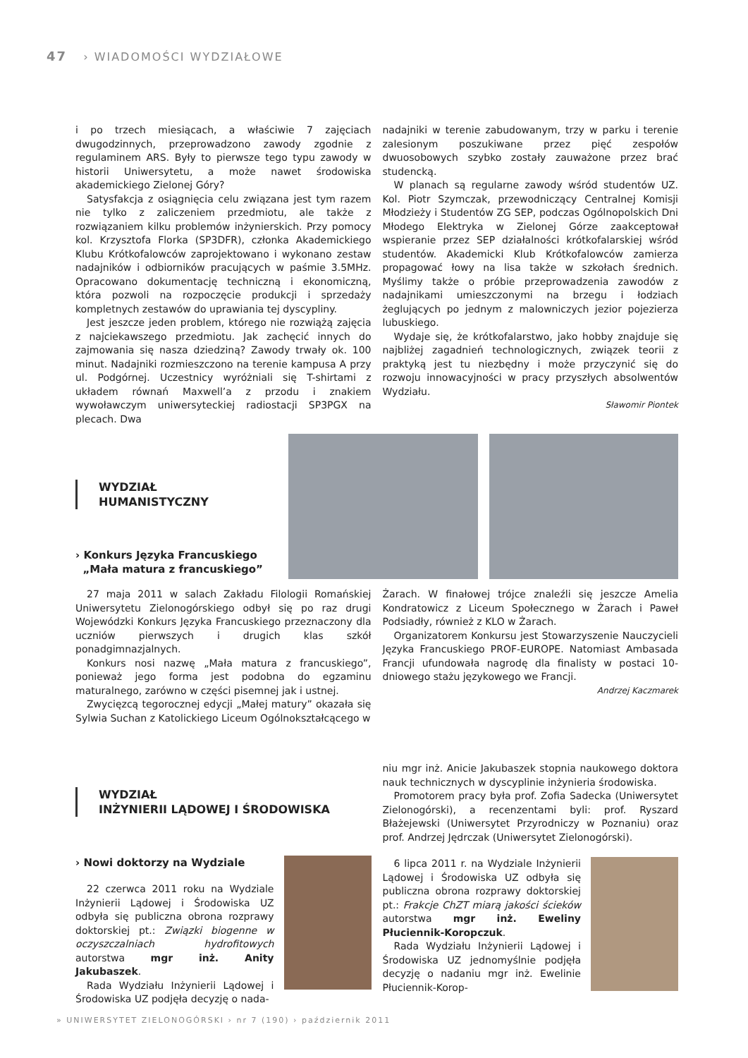47 › WIADOMOŚCI WYDZIAŁOWE
i po trzech miesiącach, a właściwie 7 zajęciach dwugodzinnych, przeprowadzono zawody zgodnie z regulaminem ARS. Były to pierwsze tego typu zawody w historii Uniwersytetu, a może nawet środowiska akademickiego Zielonej Góry?
Satysfakcja z osiągnięcia celu związana jest tym razem nie tylko z zaliczeniem przedmiotu, ale także z rozwiązaniem kilku problemów inżynierskich. Przy pomocy kol. Krzysztofa Florka (SP3DFR), członka Akademickiego Klubu Krótkofalowców zaprojektowano i wykonano zestaw nadajników i odbiorników pracujących w paśmie 3.5MHz. Opracowano dokumentację techniczną i ekonomiczną, która pozwoli na rozpoczęcie produkcji i sprzedaży kompletnych zestawów do uprawiania tej dyscypliny.
Jest jeszcze jeden problem, którego nie rozwiążą zajęcia z najciekawszego przedmiotu. Jak zachęcić innych do zajmowania się nasza dziedziną? Zawody trwały ok. 100 minut. Nadajniki rozmieszczono na terenie kampusa A przy ul. Podgórnej. Uczestnicy wyróżniali się T-shirtami z układem równań Maxwell’a z przodu i znakiem wywoławczym uniwersyteckiej radiostacji SP3PGX na plecach. Dwa
nadajniki w terenie zabudowanym, trzy w parku i terenie zalesionym poszukiwane przez pięć zespołów dwuosobowych szybko zostały zauważone przez brać studencką.
W planach są regularne zawody wśród studentów UZ. Kol. Piotr Szymczak, przewodniczący Centralnej Komisji Młodzieży i Studentów ZG SEP, podczas Ogólnopolskich Dni Młodego Elektryka w Zielonej Górze zaakceptował wspieranie przez SEP działalności krótkofalarskiej wśród studentów. Akademicki Klub Krótkofalowców zamierza propagować łowy na lisa także w szkołach średnich. Myślimy także o próbie przeprowadzenia zawodów z nadajnikami umieszczonymi na brzegu i łodziach żeglujących po jednym z malowniczych jezior pojezierza lubuskiego.
Wydaje się, że krótkofalarstwo, jako hobby znajduje się najbliżej zagadnień technologicznych, związek teorii z praktyką jest tu niezbędny i może przyczynić się do rozwoju innowacyjności w pracy przyszłych absolwentów Wydziału.
Sławomir Piontek
WYDZIAŁ
HUMANISTYCZNY
› Konkurs Języka Francuskiego
„Mała matura z francuskiego”
27 maja 2011 w salach Zakładu Filologii Romańskiej Uniwersytetu Zielonogórskiego odbył się po raz drugi Wojewódzki Konkurs Języka Francuskiego przeznaczony dla uczniów pierwszych i drugich klas szkół ponadgimnazjalnych.
Konkurs nosi nazwę „Mała matura z francuskiego”, ponieważ jego forma jest podobna do egzaminu maturalnego, zarówno w części pisemnej jak i ustnej.
Zwycięzcą tegorocznej edycji „Małej matury” okazała się Sylwia Suchan z Katolickiego Liceum Ogólnokształcącego w
Żarach. W finałowej trójce znaleźli się jeszcze Amelia Kondratowicz z Liceum Społecznego w Żarach i Paweł Podsiadły, również z KLO w Żarach.
Organizatorem Konkursu jest Stowarzyszenie Nauczycieli Języka Francuskiego PROF-EUROPE. Natomiast Ambasada Francji ufundowała nagrodę dla finalisty w postaci 10-dniowego stażu językowego we Francji.
Andrzej Kaczmarek
WYDZIAŁ
INŻYNIERII LĄDOWEJ I ŚRODOWISKA
› Nowi doktorzy na Wydziale
22 czerwca 2011 roku na Wydziale Inżynierii Lądowej i Środowiska UZ odbyła się publiczna obrona rozprawy doktorskiej pt.: Związki biogenne w oczyszczalniach hydrofitowych autorstwa mgr inż. Anity Jakubaszek.
Rada Wydziału Inżynierii Lądowej i Środowiska UZ podjęła decyzję o nada-
niu mgr inż. Anicie Jakubaszek stopnia naukowego doktora nauk technicznych w dyscyplinie inżynieria środowiska.
Promotorem pracy była prof. Zofia Sadecka (Uniwersytet Zielonogórski), a recenzentami byli: prof. Ryszard Błażejewski (Uniwersytet Przyrodniczy w Poznaniu) oraz prof. Andrzej Jędrczak (Uniwersytet Zielonogórski).
6 lipca 2011 r. na Wydziale Inżynierii Lądowej i Środowiska UZ odbyła się publiczna obrona rozprawy doktorskiej pt.: Frakcje ChZT miarą jakości ścieków autorstwa mgr inż. Eweliny Płuciennik-Koropczuk.
Rada Wydziału Inżynierii Lądowej i Środowiska UZ jednomyślnie podjęła decyzję o nadaniu mgr inż. Ewelinie Płuciennik-Korop-
» UNIWERSYTET ZIELONOGÓRSKI › nr 7 (190) › październik 2011